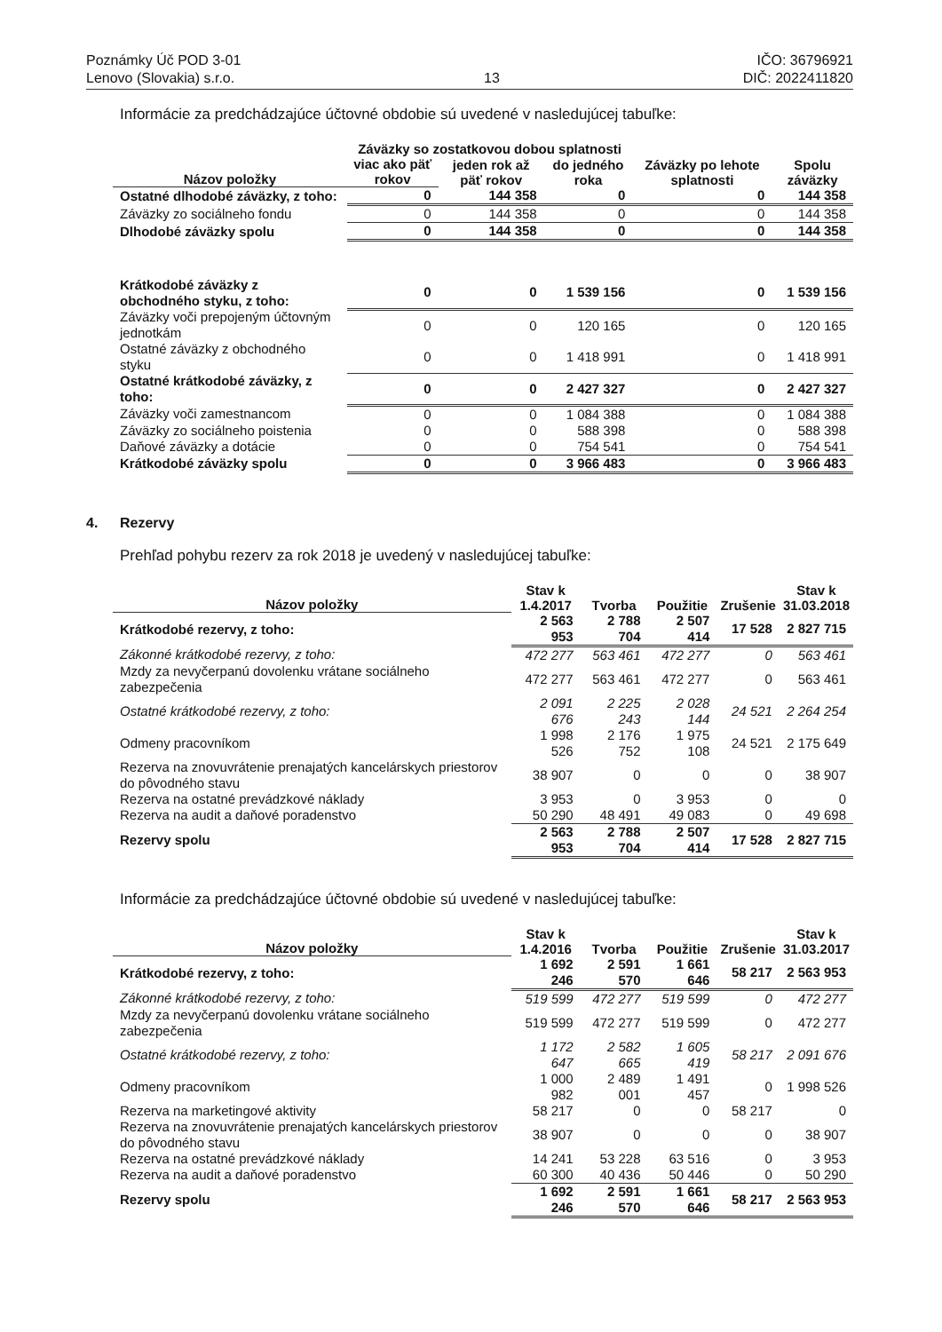Poznámky Úč POD 3-01
Lenovo (Slovakia) s.r.o.
13 IČO: 36796921
DIČ: 2022411820
Informácie za predchádzajúce účtovné obdobie sú uvedené v nasledujúcej tabuľke:
| Názov položky | Záväzky so zostatkovou dobou splatnosti | | | Záväzky po lehote splatnosti | Spolu záväzky |
| --- | --- | --- | --- | --- | --- |
| | viac ako päť rokov | jeden rok až päť rokov | do jedného roka | | |
| Ostatné dlhodobé záväzky, z toho: | 0 | 144 358 | 0 | 0 | 144 358 |
| Záväzky zo sociálneho fondu | 0 | 144 358 | 0 | 0 | 144 358 |
| Dlhodobé záväzky spolu | 0 | 144 358 | 0 | 0 | 144 358 |
| Krátkodobé záväzky z obchodného styku, z toho: | 0 | 0 | 1 539 156 | 0 | 1 539 156 |
| Záväzky voči prepojeným účtovným jednotkám | 0 | 0 | 120 165 | 0 | 120 165 |
| Ostatné záväzky z obchodného styku | 0 | 0 | 1 418 991 | 0 | 1 418 991 |
| Ostatné krátkodobé záväzky, z toho: | 0 | 0 | 2 427 327 | 0 | 2 427 327 |
| Záväzky voči zamestnancom | 0 | 0 | 1 084 388 | 0 | 1 084 388 |
| Záväzky zo sociálneho poistenia | 0 | 0 | 588 398 | 0 | 588 398 |
| Daňové záväzky a dotácie | 0 | 0 | 754 541 | 0 | 754 541 |
| Krátkodobé záväzky spolu | 0 | 0 | 3 966 483 | 0 | 3 966 483 |
4. Rezervy
Prehľad pohybu rezerv za rok 2018 je uvedený v nasledujúcej tabuľke:
| Názov položky | Stav k 1.4.2017 | Tvorba | Použitie | Zrušenie | Stav k 31.03.2018 |
| --- | --- | --- | --- | --- | --- |
| Krátkodobé rezervy, z toho: | 2 563 953 | 2 788 704 | 2 507 414 | 17 528 | 2 827 715 |
| Zákonné krátkodobé rezervy, z toho: | 472 277 | 563 461 | 472 277 | 0 | 563 461 |
| Mzdy za nevyčerpanú dovolenku vrátane sociálneho zabezpečenia | 472 277 | 563 461 | 472 277 | 0 | 563 461 |
| Ostatné krátkodobé rezervy, z toho: | 2 091 676 | 2 225 243 | 2 028 144 | 24 521 | 2 264 254 |
| Odmeny pracovníkom | 1 998 526 | 2 176 752 | 1 975 108 | 24 521 | 2 175 649 |
| Rezerva na znovuvrátenie prenajatých kancelárskych priestorov do pôvodného stavu | 38 907 | 0 | 0 | 0 | 38 907 |
| Rezerva na ostatné prevádzkové náklady | 3 953 | 0 | 3 953 | 0 | 0 |
| Rezerva na audit a daňové poradenstvo | 50 290 | 48 491 | 49 083 | 0 | 49 698 |
| Rezervy spolu | 2 563 953 | 2 788 704 | 2 507 414 | 17 528 | 2 827 715 |
Informácie za predchádzajúce účtovné obdobie sú uvedené v nasledujúcej tabuľke:
| Názov položky | Stav k 1.4.2016 | Tvorba | Použitie | Zrušenie | Stav k 31.03.2017 |
| --- | --- | --- | --- | --- | --- |
| Krátkodobé rezervy, z toho: | 1 692 246 | 2 591 570 | 1 661 646 | 58 217 | 2 563 953 |
| Zákonné krátkodobé rezervy, z toho: | 519 599 | 472 277 | 519 599 | 0 | 472 277 |
| Mzdy za nevyčerpanú dovolenku vrátane sociálneho zabezpečenia | 519 599 | 472 277 | 519 599 | 0 | 472 277 |
| Ostatné krátkodobé rezervy, z toho: | 1 172 647 | 2 582 665 | 1 605 419 | 58 217 | 2 091 676 |
| Odmeny pracovníkom | 1 000 982 | 2 489 001 | 1 491 457 | 0 | 1 998 526 |
| Rezerva na marketingové aktivity | 58 217 | 0 | 0 | 58 217 | 0 |
| Rezerva na znovuvrátenie prenajatých kancelárskych priestorov do pôvodného stavu | 38 907 | 0 | 0 | 0 | 38 907 |
| Rezerva na ostatné prevádzkové náklady | 14 241 | 53 228 | 63 516 | 0 | 3 953 |
| Rezerva na audit a daňové poradenstvo | 60 300 | 40 436 | 50 446 | 0 | 50 290 |
| Rezervy spolu | 1 692 246 | 2 591 570 | 1 661 646 | 58 217 | 2 563 953 |